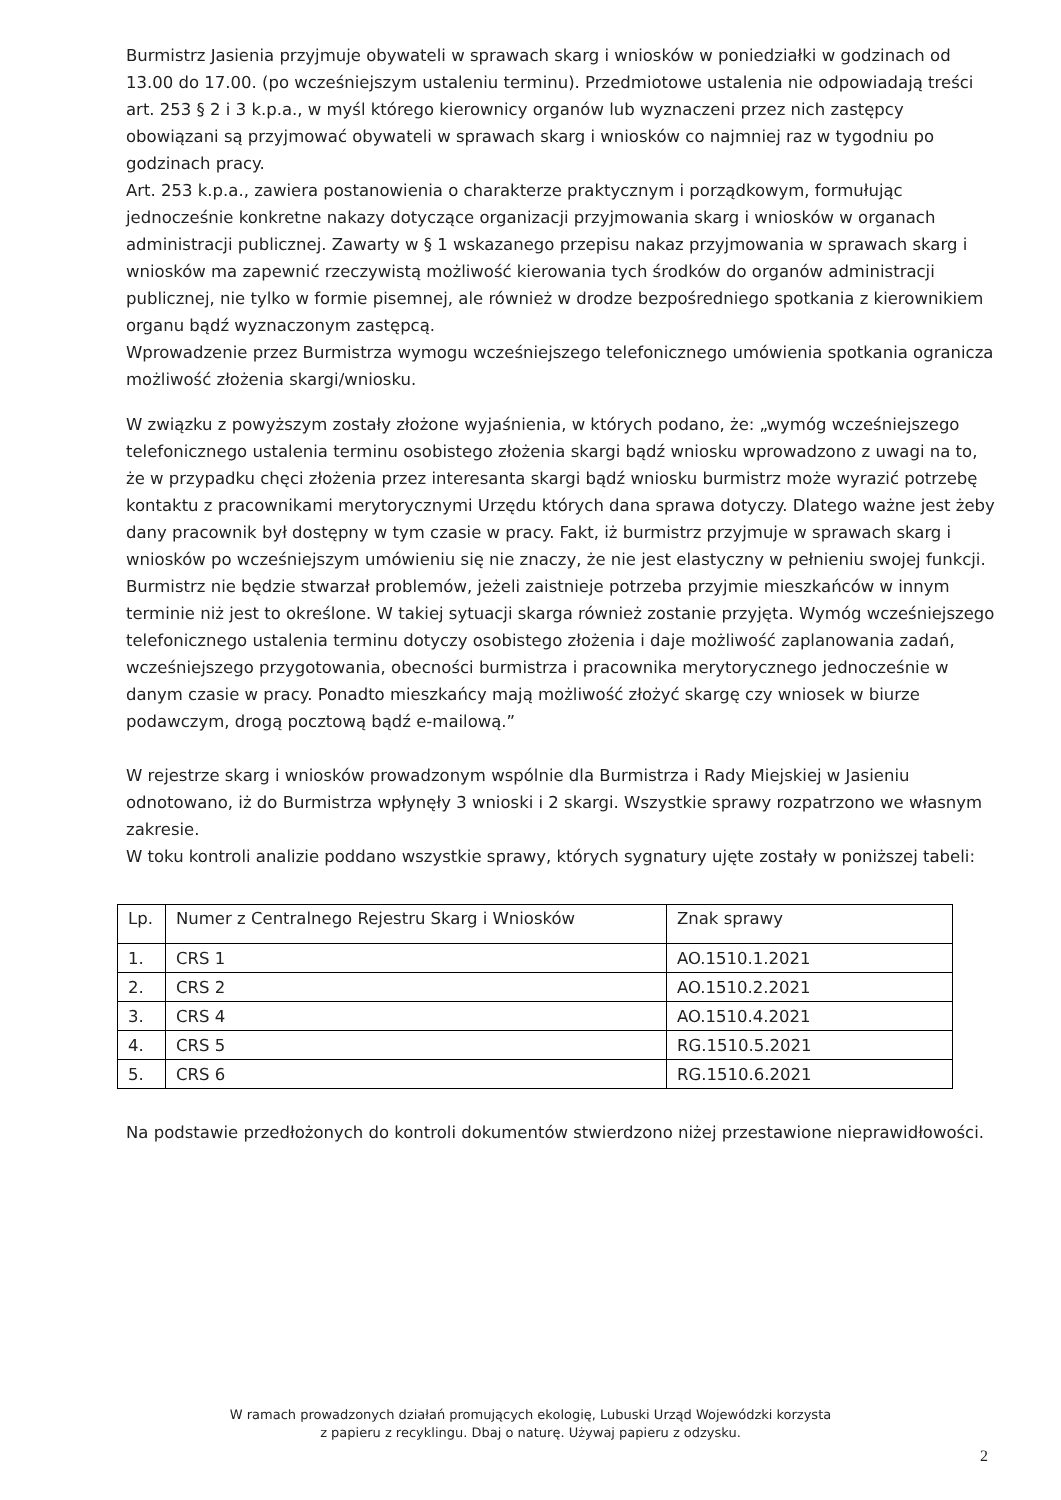Burmistrz Jasienia przyjmuje obywateli w sprawach skarg i wniosków w poniedziałki w godzinach od 13.00 do 17.00. (po wcześniejszym ustaleniu terminu). Przedmiotowe ustalenia nie odpowiadają treści art. 253 § 2 i 3 k.p.a., w myśl którego kierownicy organów lub wyznaczeni przez nich zastępcy obowiązani są przyjmować obywateli w sprawach skarg i wniosków co najmniej raz w tygodniu po godzinach pracy.
Art. 253 k.p.a., zawiera postanowienia o charakterze praktycznym i porządkowym, formułując jednocześnie konkretne nakazy dotyczące organizacji przyjmowania skarg i wniosków w organach administracji publicznej. Zawarty w § 1 wskazanego przepisu nakaz przyjmowania w sprawach skarg i wniosków ma zapewnić rzeczywistą możliwość kierowania tych środków do organów administracji publicznej, nie tylko w formie pisemnej, ale również w drodze bezpośredniego spotkania z kierownikiem organu bądź wyznaczonym zastępcą.
Wprowadzenie przez Burmistrza wymogu wcześniejszego telefonicznego umówienia spotkania ogranicza możliwość złożenia skargi/wniosku.
W związku z powyższym zostały złożone wyjaśnienia, w których podano, że: „wymóg wcześniejszego telefonicznego ustalenia terminu osobistego złożenia skargi bądź wniosku wprowadzono z uwagi na to, że w przypadku chęci złożenia przez interesanta skargi bądź wniosku burmistrz może wyrazić potrzebę kontaktu z pracownikami merytorycznymi Urzędu których dana sprawa dotyczy. Dlatego ważne jest żeby dany pracownik był dostępny w tym czasie w pracy. Fakt, iż burmistrz przyjmuje w sprawach skarg i wniosków po wcześniejszym umówieniu się nie znaczy, że nie jest elastyczny w pełnieniu swojej funkcji. Burmistrz nie będzie stwarzał problemów, jeżeli zaistnieje potrzeba przyjmie mieszkańców w innym terminie niż jest to określone. W takiej sytuacji skarga również zostanie przyjęta. Wymóg wcześniejszego telefonicznego ustalenia terminu dotyczy osobistego złożenia i daje możliwość zaplanowania zadań, wcześniejszego przygotowania, obecności burmistrza i pracownika merytorycznego jednocześnie w danym czasie w pracy. Ponadto mieszkańcy mają możliwość złożyć skargę czy wniosek w biurze podawczym, drogą pocztową bądź e-mailową.”
W rejestrze skarg i wniosków prowadzonym wspólnie dla Burmistrza i Rady Miejskiej w Jasieniu odnotowano, iż do Burmistrza wpłynęły 3 wnioski i 2 skargi. Wszystkie sprawy rozpatrzono we własnym zakresie.
W toku kontroli analizie poddano wszystkie sprawy, których sygnatury ujęte zostały w poniższej tabeli:
| Lp. | Numer z Centralnego Rejestru Skarg i Wniosków | Znak sprawy |
| 1. | CRS 1 | AO.1510.1.2021 |
| 2. | CRS 2 | AO.1510.2.2021 |
| 3. | CRS 4 | AO.1510.4.2021 |
| 4. | CRS 5 | RG.1510.5.2021 |
| 5. | CRS 6 | RG.1510.6.2021 |
Na podstawie przedłożonych do kontroli dokumentów stwierdzono niżej przestawione nieprawidłowości.
W ramach prowadzonych działań promujących ekologię, Lubuski Urząd Wojewódzki korzysta
z papieru z recyklingu. Dbaj o naturę. Używaj papieru z odzysku.
2